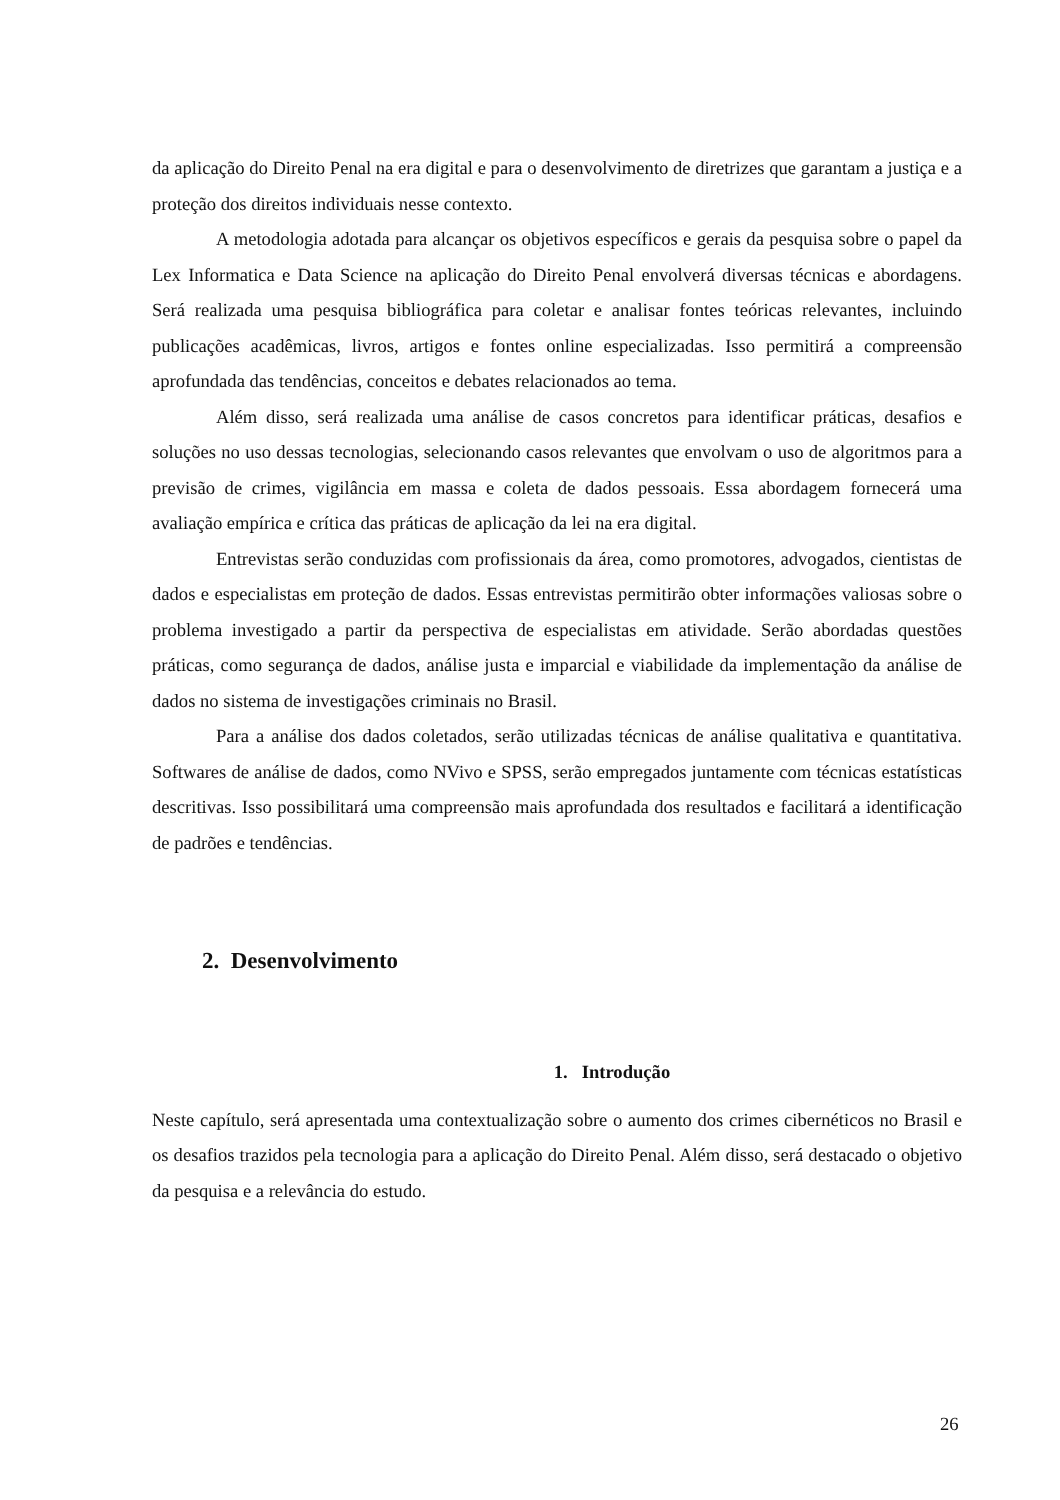da aplicação do Direito Penal na era digital e para o desenvolvimento de diretrizes que garantam a justiça e a proteção dos direitos individuais nesse contexto.
A metodologia adotada para alcançar os objetivos específicos e gerais da pesquisa sobre o papel da Lex Informatica e Data Science na aplicação do Direito Penal envolverá diversas técnicas e abordagens. Será realizada uma pesquisa bibliográfica para coletar e analisar fontes teóricas relevantes, incluindo publicações acadêmicas, livros, artigos e fontes online especializadas. Isso permitirá a compreensão aprofundada das tendências, conceitos e debates relacionados ao tema.
Além disso, será realizada uma análise de casos concretos para identificar práticas, desafios e soluções no uso dessas tecnologias, selecionando casos relevantes que envolvam o uso de algoritmos para a previsão de crimes, vigilância em massa e coleta de dados pessoais. Essa abordagem fornecerá uma avaliação empírica e crítica das práticas de aplicação da lei na era digital.
Entrevistas serão conduzidas com profissionais da área, como promotores, advogados, cientistas de dados e especialistas em proteção de dados. Essas entrevistas permitirão obter informações valiosas sobre o problema investigado a partir da perspectiva de especialistas em atividade. Serão abordadas questões práticas, como segurança de dados, análise justa e imparcial e viabilidade da implementação da análise de dados no sistema de investigações criminais no Brasil.
Para a análise dos dados coletados, serão utilizadas técnicas de análise qualitativa e quantitativa. Softwares de análise de dados, como NVivo e SPSS, serão empregados juntamente com técnicas estatísticas descritivas. Isso possibilitará uma compreensão mais aprofundada dos resultados e facilitará a identificação de padrões e tendências.
2. Desenvolvimento
1. Introdução
Neste capítulo, será apresentada uma contextualização sobre o aumento dos crimes cibernéticos no Brasil e os desafios trazidos pela tecnologia para a aplicação do Direito Penal. Além disso, será destacado o objetivo da pesquisa e a relevância do estudo.
26